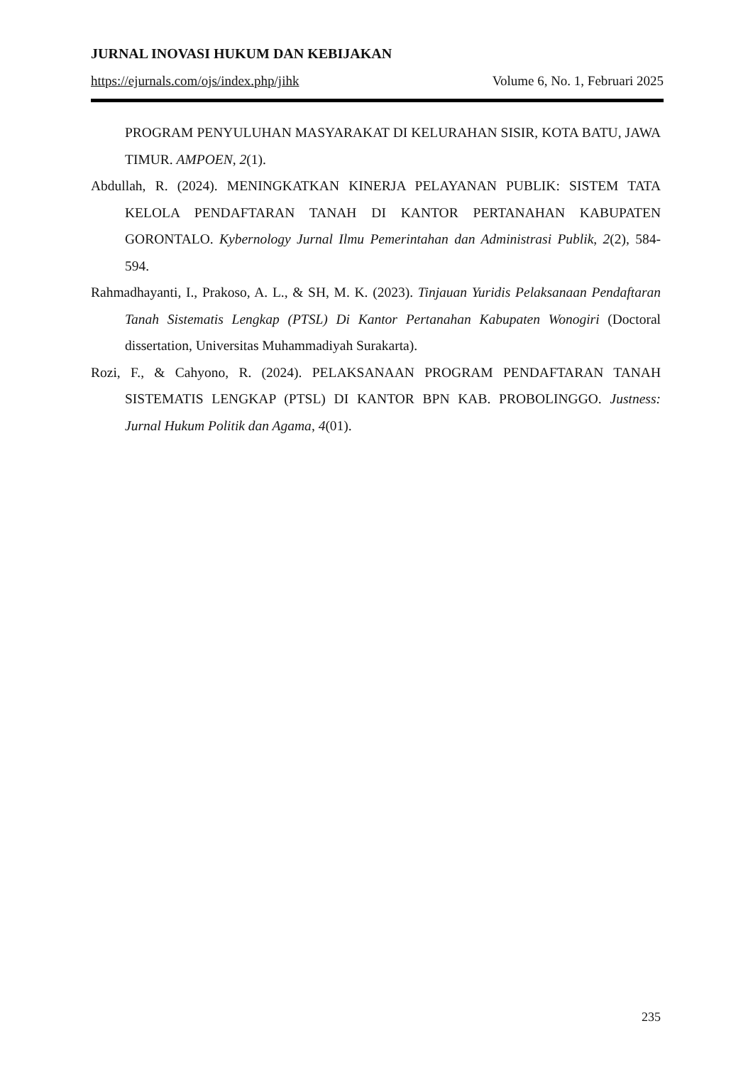JURNAL INOVASI HUKUM DAN KEBIJAKAN
https://ejurnals.com/ojs/index.php/jihk Volume 6, No. 1, Februari 2025
PROGRAM PENYULUHAN MASYARAKAT DI KELURAHAN SISIR, KOTA BATU, JAWA TIMUR. AMPOEN, 2(1).
Abdullah, R. (2024). MENINGKATKAN KINERJA PELAYANAN PUBLIK: SISTEM TATA KELOLA PENDAFTARAN TANAH DI KANTOR PERTANAHAN KABUPATEN GORONTALO. Kybernology Jurnal Ilmu Pemerintahan dan Administrasi Publik, 2(2), 584-594.
Rahmadhayanti, I., Prakoso, A. L., & SH, M. K. (2023). Tinjauan Yuridis Pelaksanaan Pendaftaran Tanah Sistematis Lengkap (PTSL) Di Kantor Pertanahan Kabupaten Wonogiri (Doctoral dissertation, Universitas Muhammadiyah Surakarta).
Rozi, F., & Cahyono, R. (2024). PELAKSANAAN PROGRAM PENDAFTARAN TANAH SISTEMATIS LENGKAP (PTSL) DI KANTOR BPN KAB. PROBOLINGGO. Justness: Jurnal Hukum Politik dan Agama, 4(01).
235